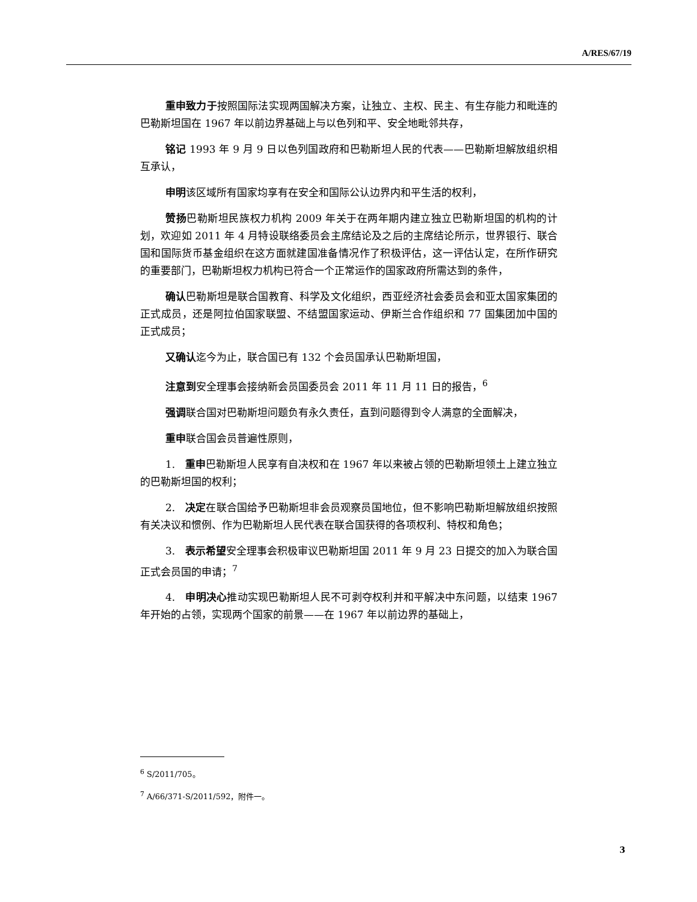A/RES/67/19
重申致力于按照国际法实现两国解决方案，让独立、主权、民主、有生存能力和毗连的巴勒斯坦国在 1967 年以前边界基础上与以色列和平、安全地毗邻共存，
铭记 1993 年 9 月 9 日以色列国政府和巴勒斯坦人民的代表——巴勒斯坦解放组织相互承认，
申明该区域所有国家均享有在安全和国际公认边界内和平生活的权利，
赞扬巴勒斯坦民族权力机构 2009 年关于在两年期内建立独立巴勒斯坦国的机构的计划，欢迎如 2011 年 4 月特设联络委员会主席结论及之后的主席结论所示，世界银行、联合国和国际货币基金组织在这方面就建国准备情况作了积极评估，这一评估认定，在所作研究的重要部门，巴勒斯坦权力机构已符合一个正常运作的国家政府所需达到的条件，
确认巴勒斯坦是联合国教育、科学及文化组织，西亚经济社会委员会和亚太国家集团的正式成员，还是阿拉伯国家联盟、不结盟国家运动、伊斯兰合作组织和 77 国集团加中国的正式成员；
又确认迄今为止，联合国已有 132 个会员国承认巴勒斯坦国，
注意到安全理事会接纳新会员国委员会 2011 年 11 月 11 日的报告，<sup>6</sup>
强调联合国对巴勒斯坦问题负有永久责任，直到问题得到令人满意的全面解决，
重申联合国会员普遍性原则，
1. 重申巴勒斯坦人民享有自决权和在 1967 年以来被占领的巴勒斯坦领土上建立独立的巴勒斯坦国的权利；
2. 决定在联合国给予巴勒斯坦非会员观察员国地位，但不影响巴勒斯坦解放组织按照有关决议和惯例、作为巴勒斯坦人民代表在联合国获得的各项权利、特权和角色；
3. 表示希望安全理事会积极审议巴勒斯坦国 2011 年 9 月 23 日提交的加入为联合国正式会员国的申请；<sup>7</sup>
4. 申明决心推动实现巴勒斯坦人民不可剥夺权利并和平解决中东问题，以结束 1967 年开始的占领，实现两个国家的前景——在 1967 年以前边界的基础上，
<sup>6</sup> S/2011/705。
<sup>7</sup> A/66/371-S/2011/592，附件一。
3